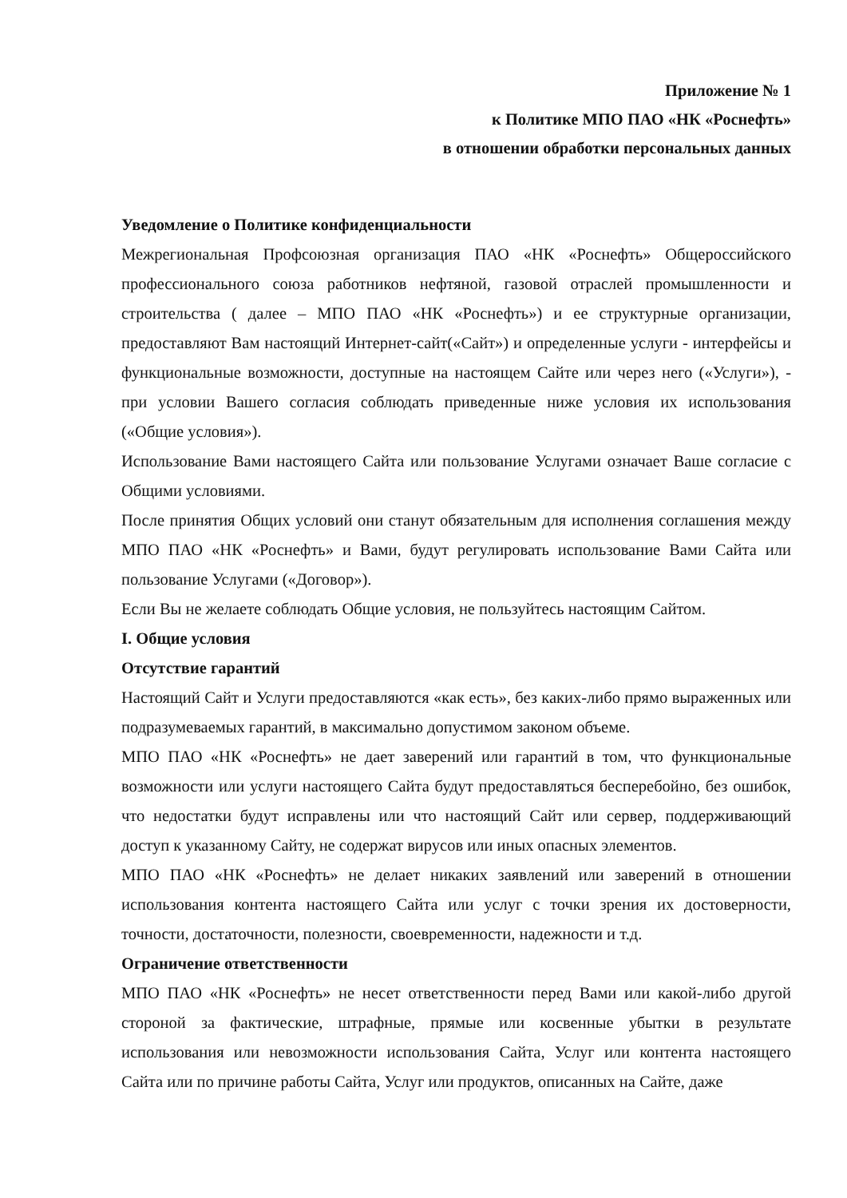Приложение № 1
к Политике МПО ПАО «НК «Роснефть»
в отношении обработки персональных данных
Уведомление о Политике конфиденциальности
Межрегиональная Профсоюзная организация ПАО «НК «Роснефть» Общероссийского профессионального союза работников нефтяной, газовой отраслей промышленности и строительства ( далее – МПО ПАО «НК «Роснефть») и ее структурные организации, предоставляют Вам настоящий Интернет-сайт(«Сайт») и определенные услуги - интерфейсы и функциональные возможности, доступные на настоящем Сайте или через него («Услуги»), - при условии Вашего согласия соблюдать приведенные ниже условия их использования («Общие условия»).
Использование Вами настоящего Сайта или пользование Услугами означает Ваше согласие с Общими условиями.
После принятия Общих условий они станут обязательным для исполнения соглашения между МПО ПАО «НК «Роснефть» и Вами, будут регулировать использование Вами Сайта или пользование Услугами («Договор»).
Если Вы не желаете соблюдать Общие условия, не пользуйтесь настоящим Сайтом.
I. Общие условия
Отсутствие гарантий
Настоящий Сайт и Услуги предоставляются «как есть», без каких-либо прямо выраженных или подразумеваемых гарантий, в максимально допустимом законом объеме.
МПО ПАО «НК «Роснефть» не дает заверений или гарантий в том, что функциональные возможности или услуги настоящего Сайта будут предоставляться бесперебойно, без ошибок, что недостатки будут исправлены или что настоящий Сайт или сервер, поддерживающий доступ к указанному Сайту, не содержат вирусов или иных опасных элементов.
МПО ПАО «НК «Роснефть» не делает никаких заявлений или заверений в отношении использования контента настоящего Сайта или услуг с точки зрения их достоверности, точности, достаточности, полезности, своевременности, надежности и т.д.
Ограничение ответственности
МПО ПАО «НК «Роснефть» не несет ответственности перед Вами или какой-либо другой стороной за фактические, штрафные, прямые или косвенные убытки в результате использования или невозможности использования Сайта, Услуг или контента настоящего Сайта или по причине работы Сайта, Услуг или продуктов, описанных на Сайте, даже